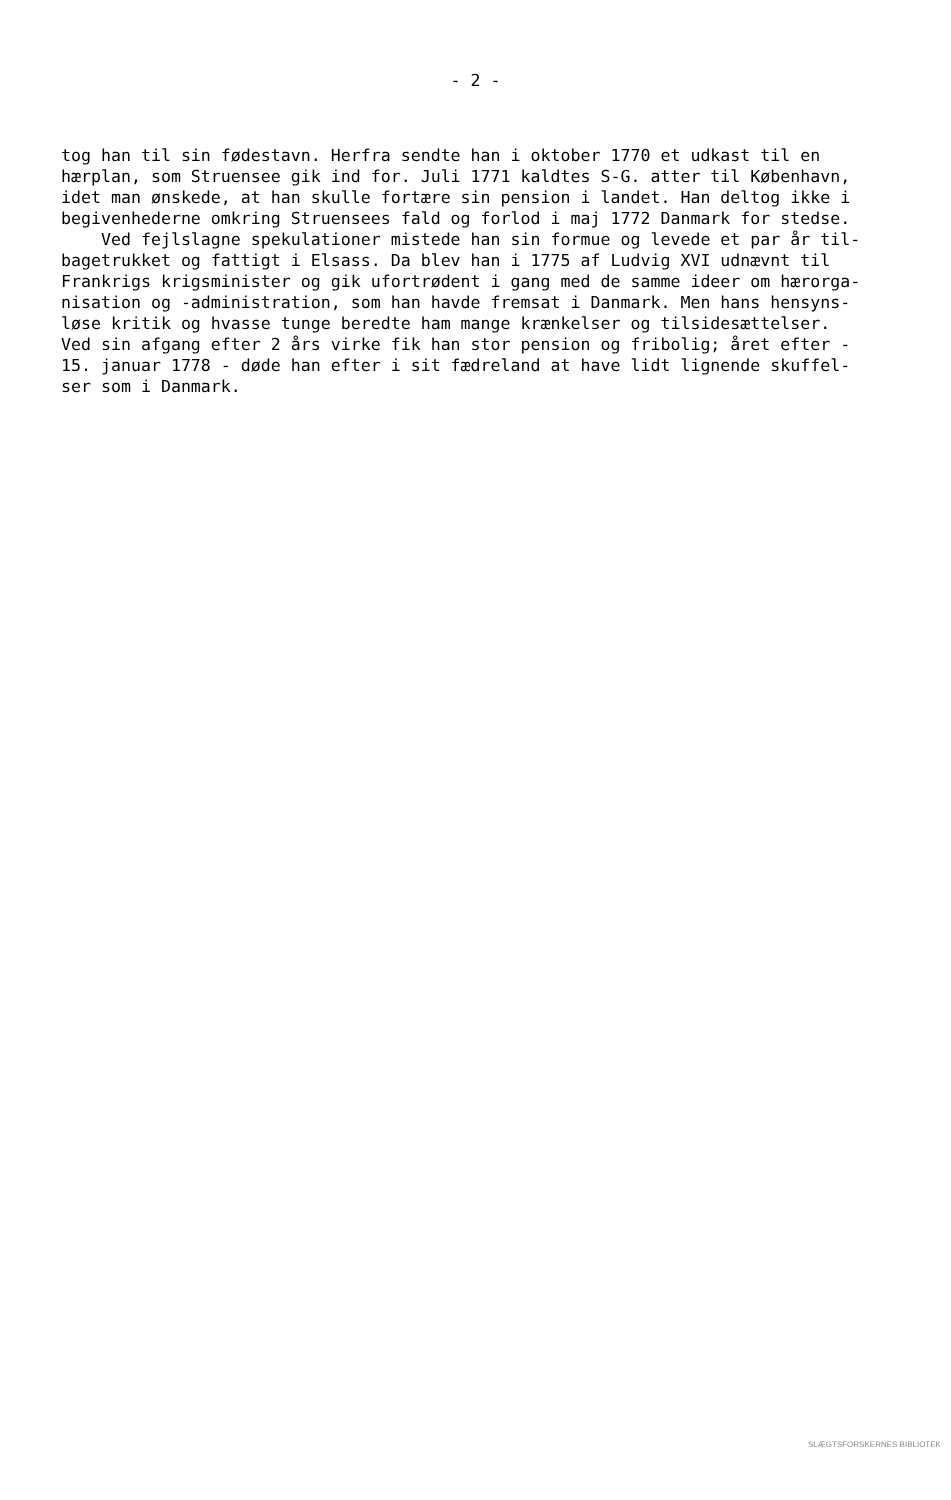- 2 -
tog han til sin fødestavn. Herfra sendte han i oktober 1770 et udkast til en hærplan, som Struensee gik ind for. Juli 1771 kaldtes S-G. atter til København, idet man ønskede, at han skulle fortære sin pension i landet. Han deltog ikke i begivenhederne omkring Struensees fald og forlod i maj 1772 Danmark for stedse. Ved fejlslagne spekulationer mistede han sin formue og levede et par år til- bagetrukket og fattigt i Elsass. Da blev han i 1775 af Ludvig XVI udnævnt til Frankrigs krigsminister og gik ufortrødent i gang med de samme ideer om hærorga- nisation og -administration, som han havde fremsat i Danmark. Men hans hensyns- løse kritik og hvasse tunge beredte ham mange krænkelser og tilsidesættelser. Ved sin afgang efter 2 års virke fik han stor pension og fribolig; året efter - 15. januar 1778 - døde han efter i sit fædreland at have lidt lignende skuffel- ser som i Danmark.
SLÆGTSFORSKERNES BIBLIOTEK